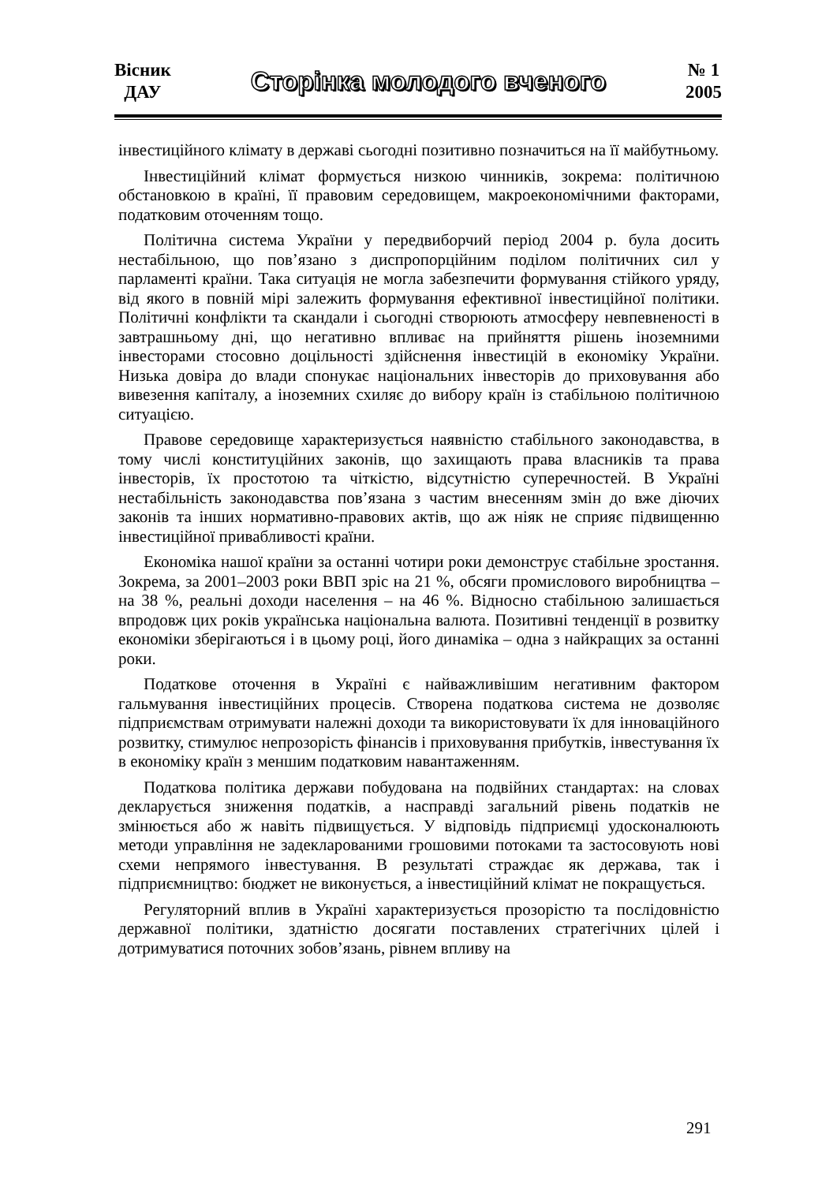Вісник
ДАУ
Сторінка молодого вченого
№ 1
2005
інвестиційного клімату в державі сьогодні позитивно позначиться на її майбутньому.
Інвестиційний клімат формується низкою чинників, зокрема: політичною обстановкою в країні, її правовим середовищем, макроекономічними факторами, податковим оточенням тощо.
Політична система України у передвиборчий період 2004 р. була досить нестабільною, що пов’язано з диспропорційним поділом політичних сил у парламенті країни. Така ситуація не могла забезпечити формування стійкого уряду, від якого в повній мірі залежить формування ефективної інвестиційної політики. Політичні конфлікти та скандали і сьогодні створюють атмосферу невпевненості в завтрашньому дні, що негативно впливає на прийняття рішень іноземними інвесторами стосовно доцільності здійснення інвестицій в економіку України. Низька довіра до влади спонукає національних інвесторів до приховування або вивезення капіталу, а іноземних схиляє до вибору країн із стабільною політичною ситуацією.
Правове середовище характеризується наявністю стабільного законодавства, в тому числі конституційних законів, що захищають права власників та права інвесторів, їх простотою та чіткістю, відсутністю суперечностей. В Україні нестабільність законодавства пов’язана з частим внесенням змін до вже діючих законів та інших нормативно-правових актів, що аж ніяк не сприяє підвищенню інвестиційної привабливості країни.
Економіка нашої країни за останні чотири роки демонструє стабільне зростання. Зокрема, за 2001–2003 роки ВВП зріс на 21 %, обсяги промислового виробництва – на 38 %, реальні доходи населення – на 46 %. Відносно стабільною залишається впродовж цих років українська національна валюта. Позитивні тенденції в розвитку економіки зберігаються і в цьому році, його динаміка – одна з найкращих за останні роки.
Податкове оточення в Україні є найважливішим негативним фактором гальмування інвестиційних процесів. Створена податкова система не дозволяє підприємствам отримувати належні доходи та використовувати їх для інноваційного розвитку, стимулює непрозорість фінансів і приховування прибутків, інвестування їх в економіку країн з меншим податковим навантаженням.
Податкова політика держави побудована на подвійних стандартах: на словах декларується зниження податків, а насправді загальний рівень податків не змінюється або ж навіть підвищується. У відповідь підприємці удосконалюють методи управління не задекларованими грошовими потоками та застосовують нові схеми непрямого інвестування. В результаті страждає як держава, так і підприємництво: бюджет не виконується, а інвестиційний клімат не покращується.
Регуляторний вплив в Україні характеризується прозорістю та послідовністю державної політики, здатністю досягати поставлених стратегічних цілей і дотримуватися поточних зобов’язань, рівнем впливу на
291